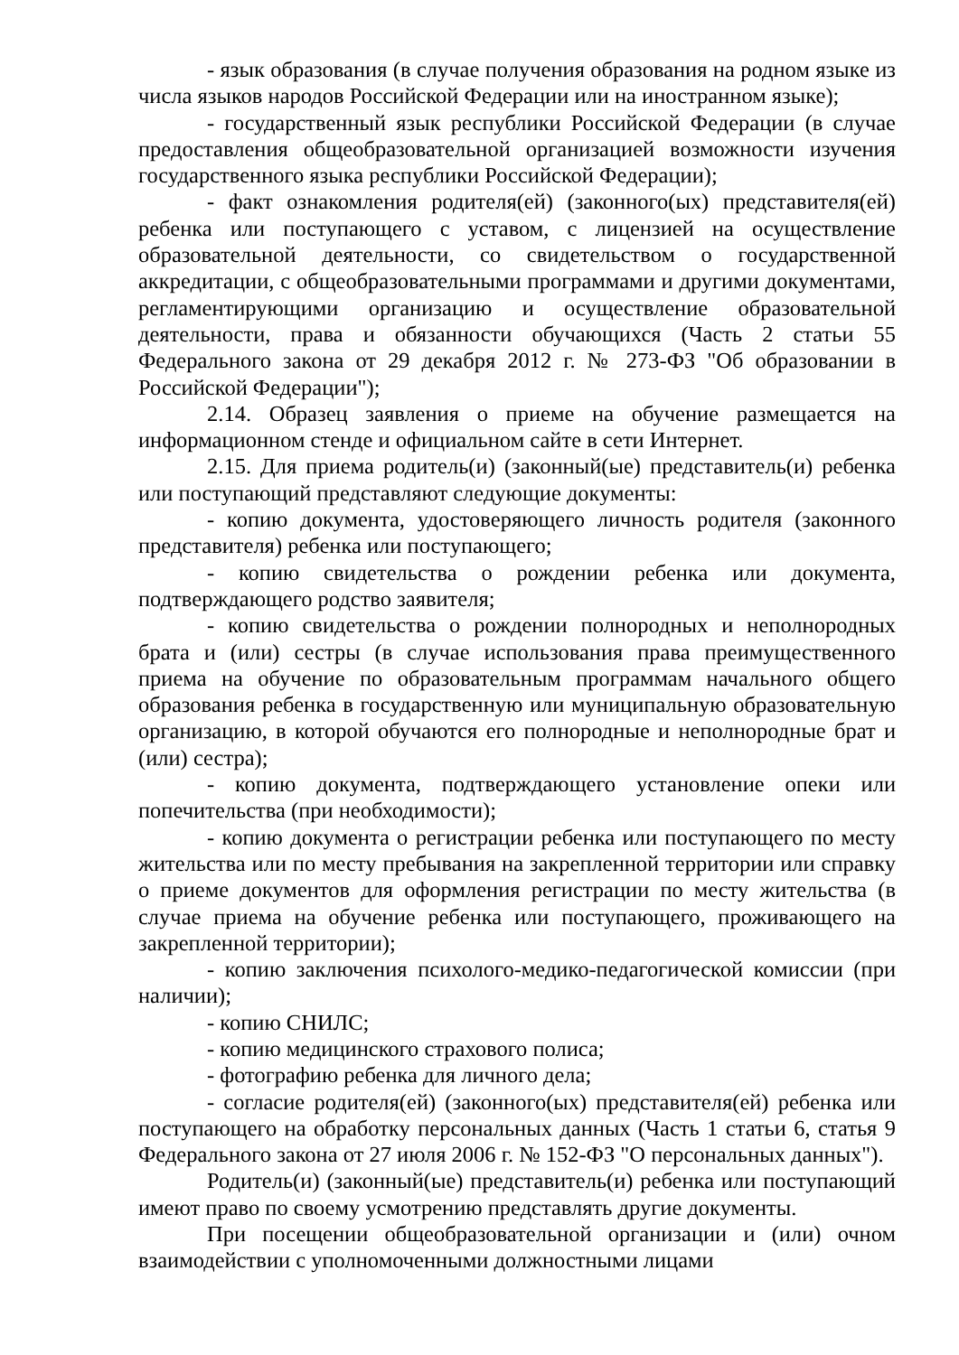- язык образования (в случае получения образования на родном языке из числа языков народов Российской Федерации или на иностранном языке);
- государственный язык республики Российской Федерации (в случае предоставления общеобразовательной организацией возможности изучения государственного языка республики Российской Федерации);
- факт ознакомления родителя(ей) (законного(ых) представителя(ей) ребенка или поступающего с уставом, с лицензией на осуществление образовательной деятельности, со свидетельством о государственной аккредитации, с общеобразовательными программами и другими документами, регламентирующими организацию и осуществление образовательной деятельности, права и обязанности обучающихся (Часть 2 статьи 55 Федерального закона от 29 декабря 2012 г. № 273-ФЗ "Об образовании в Российской Федерации");
2.14. Образец заявления о приеме на обучение размещается на информационном стенде и официальном сайте в сети Интернет.
2.15. Для приема родитель(и) (законный(ые) представитель(и) ребенка или поступающий представляют следующие документы:
- копию документа, удостоверяющего личность родителя (законного представителя) ребенка или поступающего;
- копию свидетельства о рождении ребенка или документа, подтверждающего родство заявителя;
- копию свидетельства о рождении полнородных и неполнородных брата и (или) сестры (в случае использования права преимущественного приема на обучение по образовательным программам начального общего образования ребенка в государственную или муниципальную образовательную организацию, в которой обучаются его полнородные и неполнородные брат и (или) сестра);
- копию документа, подтверждающего установление опеки или попечительства (при необходимости);
- копию документа о регистрации ребенка или поступающего по месту жительства или по месту пребывания на закрепленной территории или справку о приеме документов для оформления регистрации по месту жительства (в случае приема на обучение ребенка или поступающего, проживающего на закрепленной территории);
- копию заключения психолого-медико-педагогической комиссии (при наличии);
- копию СНИЛС;
- копию медицинского страхового полиса;
- фотографию ребенка для личного дела;
- согласие родителя(ей) (законного(ых) представителя(ей) ребенка или поступающего на обработку персональных данных (Часть 1 статьи 6, статья 9 Федерального закона от 27 июля 2006 г. № 152-ФЗ "О персональных данных").
Родитель(и) (законный(ые) представитель(и) ребенка или поступающий имеют право по своему усмотрению представлять другие документы.
При посещении общеобразовательной организации и (или) очном взаимодействии с уполномоченными должностными лицами